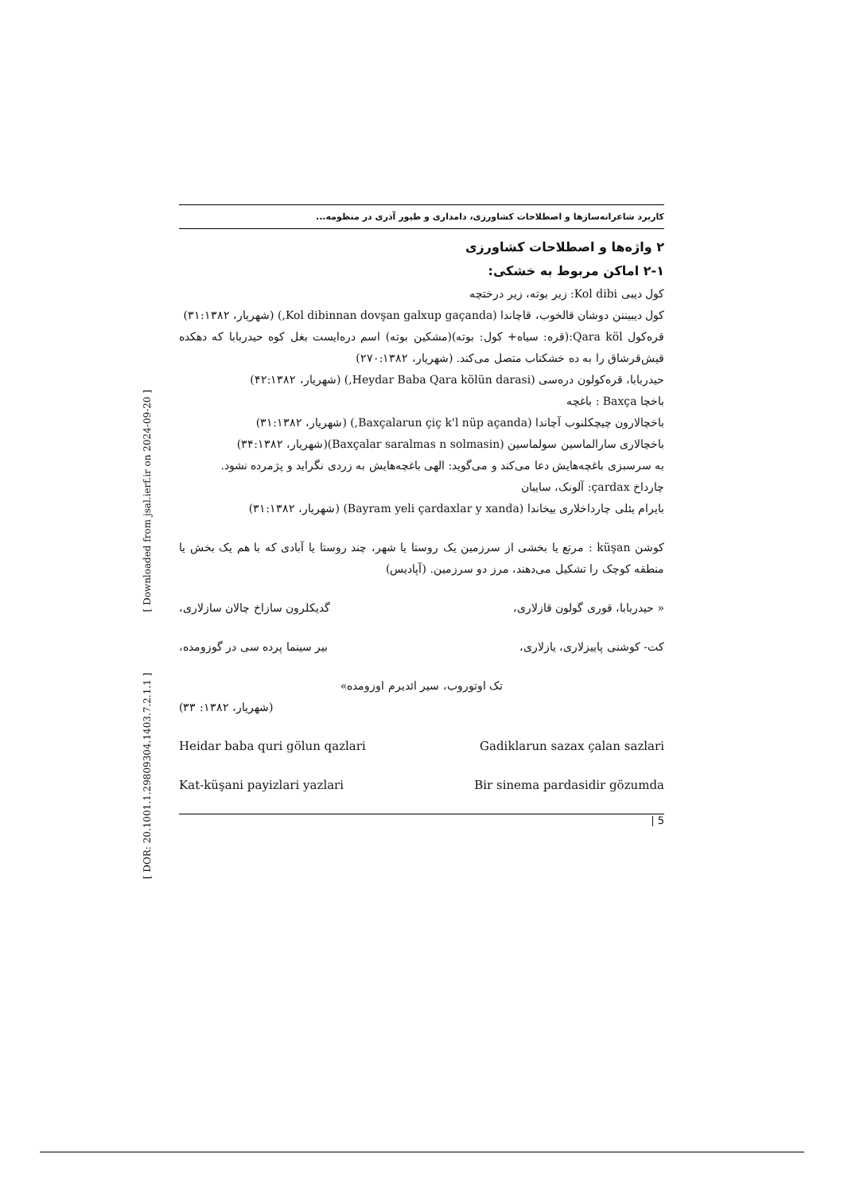کاربرد شاعرانه‌سازها و اصطلاحات کشاورزی، دامداری و طیور آذری در منظومه...
۲ واژه‌ها و اصطلاحات کشاورزی
۲-۱ اماکن مربوط به خشکی:
کول دیبی Kol dibi: زیر بوته، زیر درختچه
کول دیبیننن دوشان قالخوب، قاچاندا (Kol dibinnan dovşan galxup gaçanda,) (شهریار، ۳۱:۱۳۸۲)
قره‌کول Qara köl:(قره: سیاه+ کول: بوته)(مشکین بوته) اسم دره‌ایست بغل کوه حیدربابا که دهکده قیش‌قرشاق را به ده خشکناب متصل می‌کند. (شهریار، ۲۷۰:۱۳۸۲)
حیدربابا، قره‌کولون دره‌سی (Heydar Baba Qara kölün darasi,) (شهریار، ۴۲:۱۳۸۲)
باخچا Baxça : باغچه
باخچالارون چیچکلنوب آچاندا (Baxçalarun çiç k'l nüp açanda,) (شهریار، ۳۱:۱۳۸۲)
باخچالاری سارالماسین سولماسین (Baxçalar saralmas n solmasin)(شهریار، ۳۴:۱۳۸۲)
به سرسبزی باغچه‌هایش دعا می‌کند و می‌گوید: الهی باغچه‌هایش به زردی نگراید و پژمرده نشود.
چارداخ çardax: آلونک، سایبان
بایرام یئلی چارداخلاری ییخاندا (Bayram yeli çardaxlar y xanda) (شهریار، ۳۱:۱۳۸۲)
کوشن küşan : مرتع یا بخشی از سرزمین یک روستا یا شهر، چند روستا یا آبادی که با هم یک بخش یا منطقه کوچک را تشکیل می‌دهند، مرز دو سرزمین. (آپادیس)
« حیدربابا، قوری گولون قازلاری، گدیکلرون سازاخ چالان سازلاری،
کت- کوشنی پاییزلاری، یازلاری، بیر سینما پرده سی در گوزومده،
تک اوتوروب، سیر ائدیرم اوزومده»
(شهریار، ۱۳۸۲: ۳۳)
Heidar baba quri gölun qazlari Gadiklarun sazax çalan sazlari
Kat-küşani payizlari yazlari Bir sinema pardasidir gözumda
| 5
[ DOR: 20.1001.1.29809304.1403.7.2.1.1 ] [ Downloaded from jsal.ierf.ir on 2024-09-20 ]